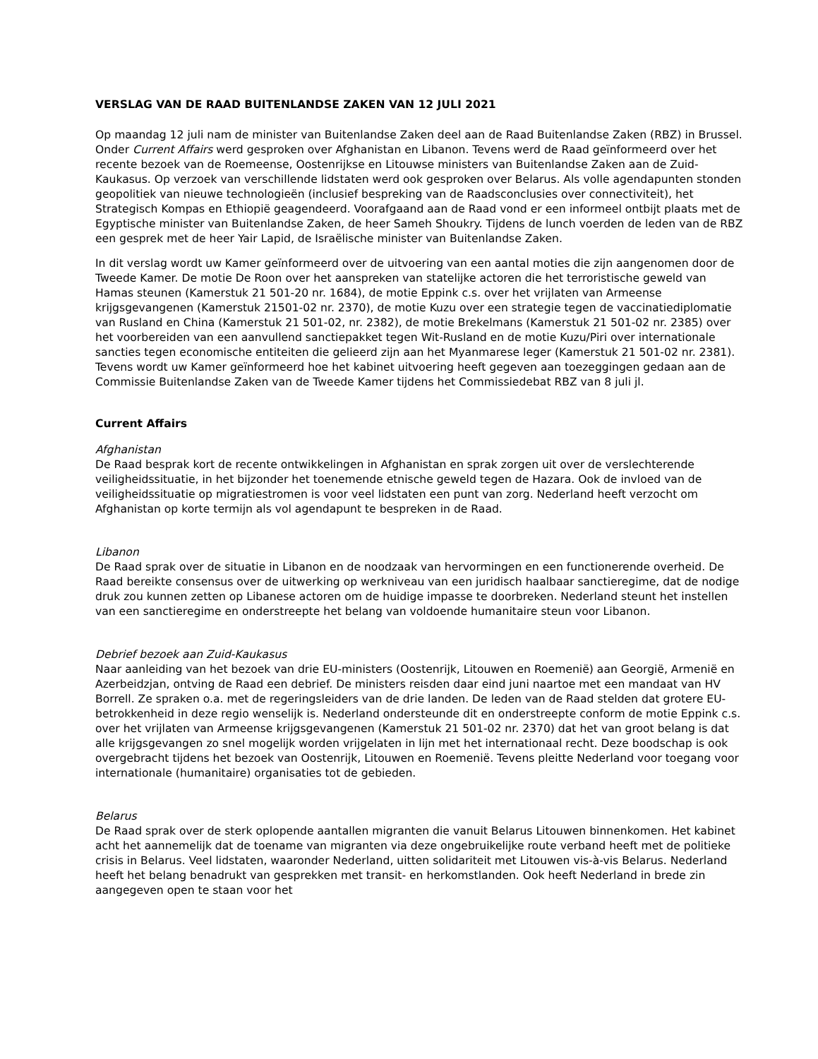VERSLAG VAN DE RAAD BUITENLANDSE ZAKEN VAN 12 JULI 2021
Op maandag 12 juli nam de minister van Buitenlandse Zaken deel aan de Raad Buitenlandse Zaken (RBZ) in Brussel. Onder Current Affairs werd gesproken over Afghanistan en Libanon. Tevens werd de Raad geïnformeerd over het recente bezoek van de Roemeense, Oostenrijkse en Litouwse ministers van Buitenlandse Zaken aan de Zuid-Kaukasus. Op verzoek van verschillende lidstaten werd ook gesproken over Belarus. Als volle agendapunten stonden geopolitiek van nieuwe technologieën (inclusief bespreking van de Raadsconclusies over connectiviteit), het Strategisch Kompas en Ethiopië geagendeerd. Voorafgaand aan de Raad vond er een informeel ontbijt plaats met de Egyptische minister van Buitenlandse Zaken, de heer Sameh Shoukry. Tijdens de lunch voerden de leden van de RBZ een gesprek met de heer Yair Lapid, de Israëlische minister van Buitenlandse Zaken.
In dit verslag wordt uw Kamer geïnformeerd over de uitvoering van een aantal moties die zijn aangenomen door de Tweede Kamer. De motie De Roon over het aanspreken van statelijke actoren die het terroristische geweld van Hamas steunen (Kamerstuk 21 501-20 nr. 1684), de motie Eppink c.s. over het vrijlaten van Armeense krijgsgevangenen (Kamerstuk 21501-02 nr. 2370), de motie Kuzu over een strategie tegen de vaccinatiediplomatie van Rusland en China (Kamerstuk 21 501-02, nr. 2382), de motie Brekelmans (Kamerstuk 21 501-02 nr. 2385) over het voorbereiden van een aanvullend sanctiepakket tegen Wit-Rusland en de motie Kuzu/Piri over internationale sancties tegen economische entiteiten die gelieerd zijn aan het Myanmarese leger (Kamerstuk 21 501-02 nr. 2381). Tevens wordt uw Kamer geïnformeerd hoe het kabinet uitvoering heeft gegeven aan toezeggingen gedaan aan de Commissie Buitenlandse Zaken van de Tweede Kamer tijdens het Commissiedebat RBZ van 8 juli jl.
Current Affairs
Afghanistan
De Raad besprak kort de recente ontwikkelingen in Afghanistan en sprak zorgen uit over de verslechterende veiligheidssituatie, in het bijzonder het toenemende etnische geweld tegen de Hazara. Ook de invloed van de veiligheidssituatie op migratiestromen is voor veel lidstaten een punt van zorg. Nederland heeft verzocht om Afghanistan op korte termijn als vol agendapunt te bespreken in de Raad.
Libanon
De Raad sprak over de situatie in Libanon en de noodzaak van hervormingen en een functionerende overheid. De Raad bereikte consensus over de uitwerking op werkniveau van een juridisch haalbaar sanctieregime, dat de nodige druk zou kunnen zetten op Libanese actoren om de huidige impasse te doorbreken. Nederland steunt het instellen van een sanctieregime en onderstreepte het belang van voldoende humanitaire steun voor Libanon.
Debrief bezoek aan Zuid-Kaukasus
Naar aanleiding van het bezoek van drie EU-ministers (Oostenrijk, Litouwen en Roemenië) aan Georgië, Armenië en Azerbeidzjan, ontving de Raad een debrief. De ministers reisden daar eind juni naartoe met een mandaat van HV Borrell. Ze spraken o.a. met de regeringsleiders van de drie landen. De leden van de Raad stelden dat grotere EU-betrokkenheid in deze regio wenselijk is. Nederland ondersteunde dit en onderstreepte conform de motie Eppink c.s. over het vrijlaten van Armeense krijgsgevangenen (Kamerstuk 21 501-02 nr. 2370) dat het van groot belang is dat alle krijgsgevangen zo snel mogelijk worden vrijgelaten in lijn met het internationaal recht. Deze boodschap is ook overgebracht tijdens het bezoek van Oostenrijk, Litouwen en Roemenië. Tevens pleitte Nederland voor toegang voor internationale (humanitaire) organisaties tot de gebieden.
Belarus
De Raad sprak over de sterk oplopende aantallen migranten die vanuit Belarus Litouwen binnenkomen. Het kabinet acht het aannemelijk dat de toename van migranten via deze ongebruikelijke route verband heeft met de politieke crisis in Belarus. Veel lidstaten, waaronder Nederland, uitten solidariteit met Litouwen vis-à-vis Belarus. Nederland heeft het belang benadrukt van gesprekken met transit- en herkomstlanden. Ook heeft Nederland in brede zin aangegeven open te staan voor het